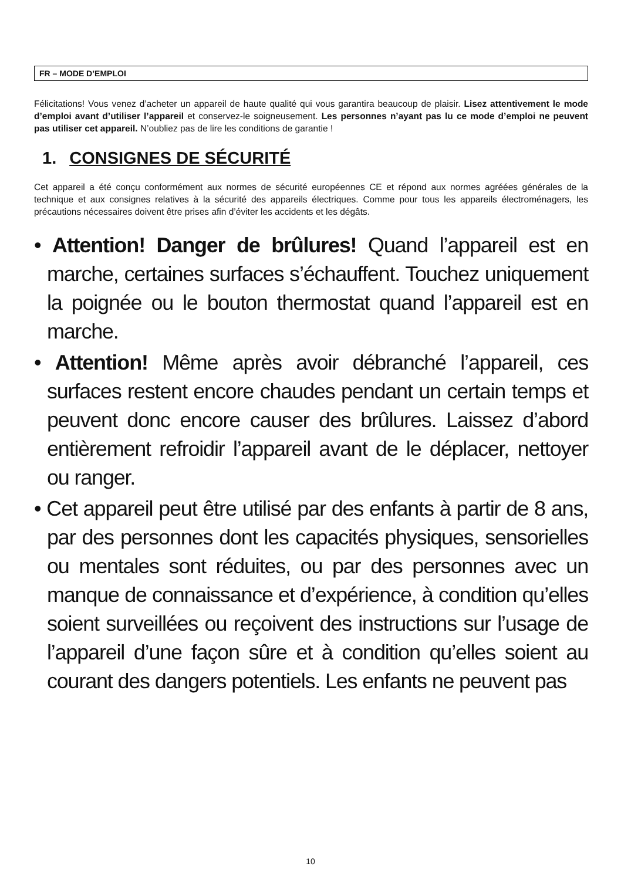FR – MODE D’EMPLOI
Félicitations! Vous venez d’acheter un appareil de haute qualité qui vous garantira beaucoup de plaisir. Lisez attentivement le mode d’emploi avant d’utiliser l’appareil et conservez-le soigneusement. Les personnes n’ayant pas lu ce mode d’emploi ne peuvent pas utiliser cet appareil. N’oubliez pas de lire les conditions de garantie !
1. CONSIGNES DE SÉCURITÉ
Cet appareil a été conçu conformément aux normes de sécurité européennes CE et répond aux normes agréées générales de la technique et aux consignes relatives à la sécurité des appareils électriques. Comme pour tous les appareils électroménagers, les précautions nécessaires doivent être prises afin d’éviter les accidents et les dégâts.
• Attention! Danger de brûlures! Quand l’appareil est en marche, certaines surfaces s’échauffent. Touchez uniquement la poignée ou le bouton thermostat quand l’appareil est en marche.
• Attention! Même après avoir débranché l’appareil, ces surfaces restent encore chaudes pendant un certain temps et peuvent donc encore causer des brûlures. Laissez d’abord entièrement refroidir l’appareil avant de le déplacer, nettoyer ou ranger.
• Cet appareil peut être utilisé par des enfants à partir de 8 ans, par des personnes dont les capacités physiques, sensorielles ou mentales sont réduites, ou par des personnes avec un manque de connaissance et d’expérience, à condition qu’elles soient surveillées ou reçoivent des instructions sur l’usage de l’appareil d’une façon sûre et à condition qu’elles soient au courant des dangers potentiels. Les enfants ne peuvent pas
10